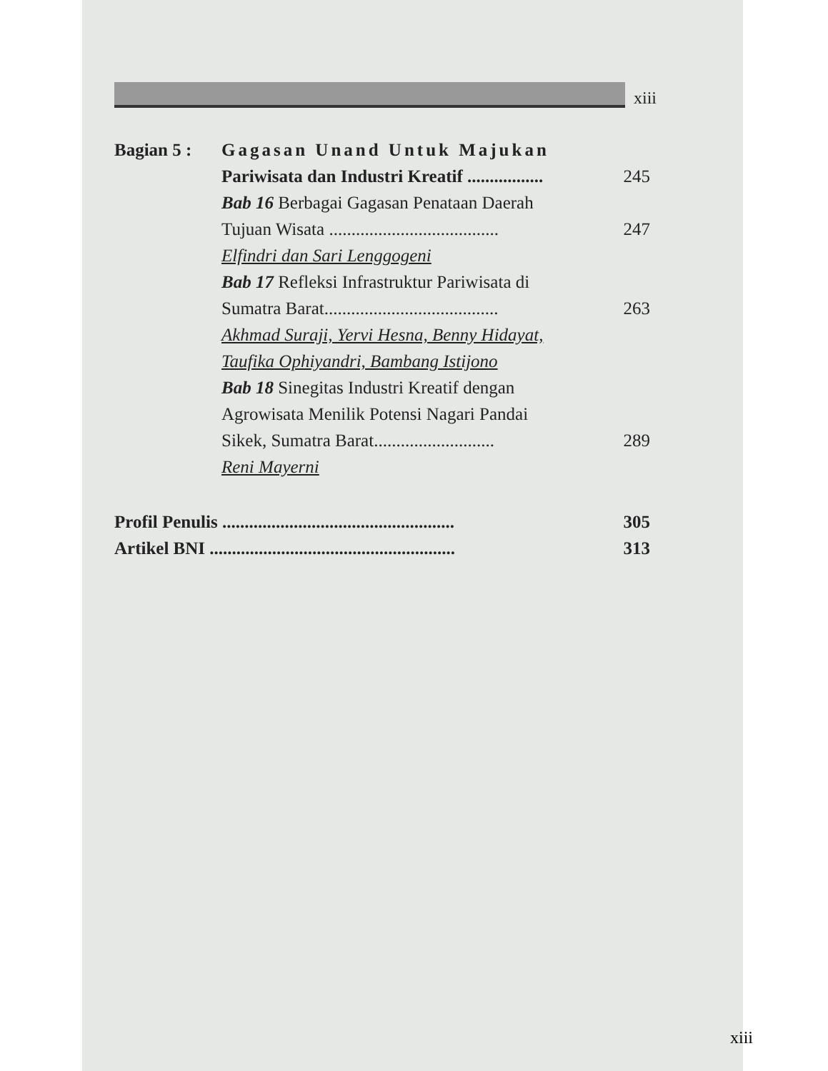xiii
Bagian 5 : Gagasan Unand Untuk Majukan
Pariwisata dan Industri Kreatif .................
245
Bab 16 Berbagai Gagasan Penataan Daerah
Tujuan Wisata ......................................
247
Elfindri dan Sari Lenggogeni
Bab 17 Refleksi Infrastruktur Pariwisata di
Sumatra Barat.......................................
263
Akhmad Suraji, Yervi Hesna, Benny Hidayat,
Taufika Ophiyandri, Bambang Istijono
Bab 18 Sinegitas Industri Kreatif dengan
Agrowisata Menilik Potensi Nagari Pandai
Sikek, Sumatra Barat...........................
289
Reni Mayerni
Profil Penulis ....................................................
305
Artikel BNI .......................................................
313
xiii